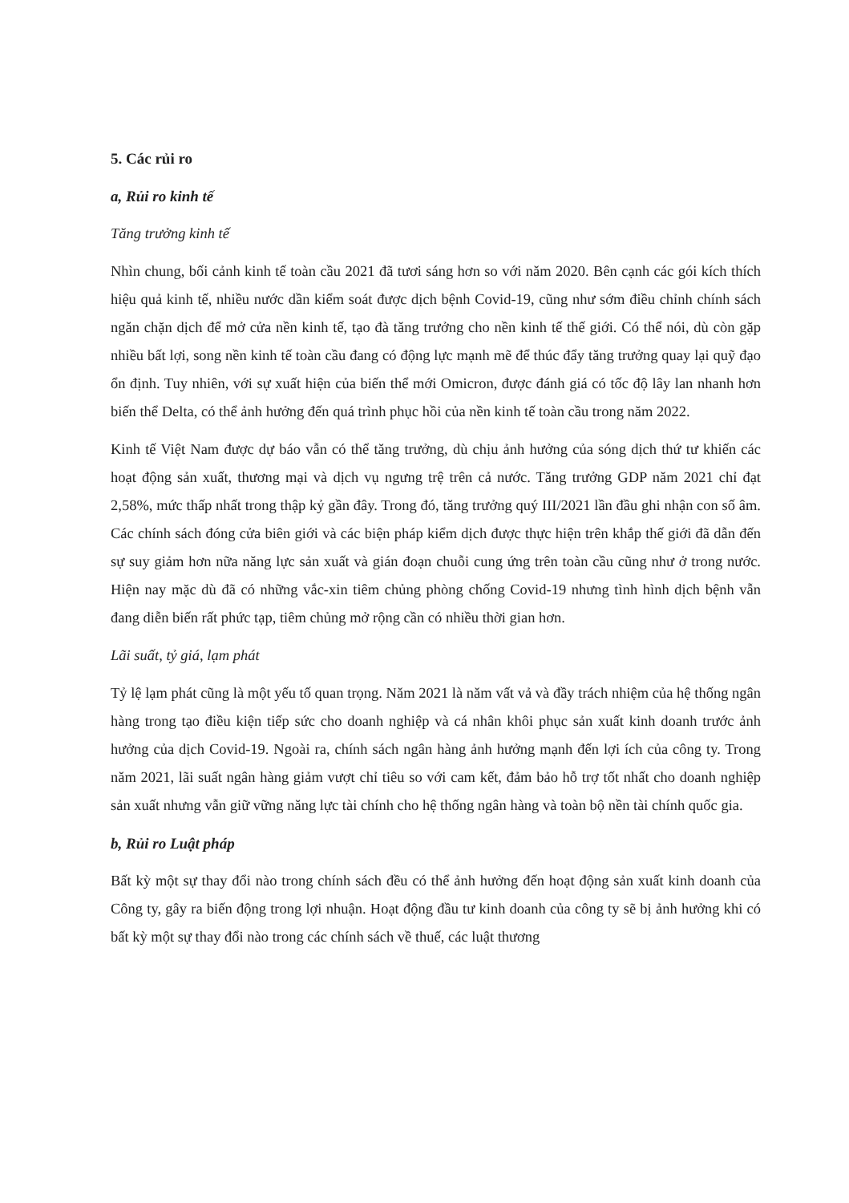5. Các rủi ro
a, Rủi ro kinh tế
Tăng trưởng kinh tế
Nhìn chung, bối cảnh kinh tế toàn cầu 2021 đã tươi sáng hơn so với năm 2020. Bên cạnh các gói kích thích hiệu quả kinh tế, nhiều nước dần kiểm soát được dịch bệnh Covid-19, cũng như sớm điều chỉnh chính sách ngăn chặn dịch để mở cửa nền kinh tế, tạo đà tăng trưởng cho nền kinh tế thế giới. Có thể nói, dù còn gặp nhiều bất lợi, song nền kinh tế toàn cầu đang có động lực mạnh mẽ để thúc đẩy tăng trưởng quay lại quỹ đạo ổn định. Tuy nhiên, với sự xuất hiện của biến thể mới Omicron, được đánh giá có tốc độ lây lan nhanh hơn biến thể Delta, có thể ảnh hưởng đến quá trình phục hồi của nền kinh tế toàn cầu trong năm 2022.
Kinh tế Việt Nam được dự báo vẫn có thể tăng trưởng, dù chịu ảnh hưởng của sóng dịch thứ tư khiến các hoạt động sản xuất, thương mại và dịch vụ ngưng trệ trên cả nước. Tăng trưởng GDP năm 2021 chỉ đạt 2,58%, mức thấp nhất trong thập kỷ gần đây. Trong đó, tăng trưởng quý III/2021 lần đầu ghi nhận con số âm. Các chính sách đóng cửa biên giới và các biện pháp kiểm dịch được thực hiện trên khắp thế giới đã dẫn đến sự suy giảm hơn nữa năng lực sản xuất và gián đoạn chuỗi cung ứng trên toàn cầu cũng như ở trong nước. Hiện nay mặc dù đã có những vắc-xin tiêm chủng phòng chống Covid-19 nhưng tình hình dịch bệnh vẫn đang diễn biến rất phức tạp, tiêm chủng mở rộng cần có nhiều thời gian hơn.
Lãi suất, tỷ giá, lạm phát
Tỷ lệ lạm phát cũng là một yếu tố quan trọng. Năm 2021 là năm vất vả và đầy trách nhiệm của hệ thống ngân hàng trong tạo điều kiện tiếp sức cho doanh nghiệp và cá nhân khôi phục sản xuất kinh doanh trước ảnh hưởng của dịch Covid-19. Ngoài ra, chính sách ngân hàng ảnh hưởng mạnh đến lợi ích của công ty. Trong năm 2021, lãi suất ngân hàng giảm vượt chỉ tiêu so với cam kết, đảm bảo hỗ trợ tốt nhất cho doanh nghiệp sản xuất nhưng vẫn giữ vững năng lực tài chính cho hệ thống ngân hàng và toàn bộ nền tài chính quốc gia.
b, Rủi ro Luật pháp
Bất kỳ một sự thay đổi nào trong chính sách đều có thể ảnh hưởng đến hoạt động sản xuất kinh doanh của Công ty, gây ra biến động trong lợi nhuận. Hoạt động đầu tư kinh doanh của công ty sẽ bị ảnh hưởng khi có bất kỳ một sự thay đổi nào trong các chính sách về thuế, các luật thương